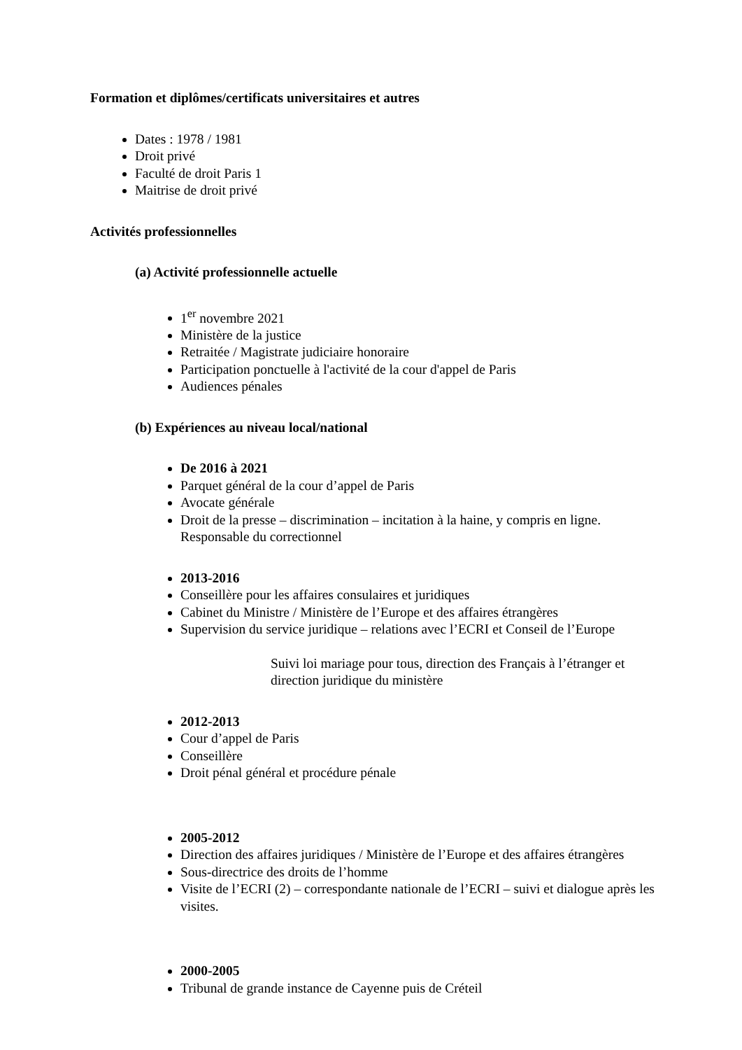Formation et diplômes/certificats universitaires et autres
Dates : 1978 / 1981
Droit privé
Faculté de droit Paris 1
Maitrise de droit privé
Activités professionnelles
(a) Activité professionnelle actuelle
1<sup>er</sup> novembre 2021
Ministère de la justice
Retraitée / Magistrate judiciaire honoraire
Participation ponctuelle à l'activité de la cour d'appel de Paris
Audiences pénales
(b) Expériences au niveau local/national
De 2016 à 2021
Parquet général de la cour d’appel de Paris
Avocate générale
Droit de la presse – discrimination – incitation à la haine, y compris en ligne. Responsable du correctionnel
2013-2016
Conseillère pour les affaires consulaires et juridiques
Cabinet du Ministre / Ministère de l’Europe et des affaires étrangères
Supervision du service juridique – relations avec l’ECRI et Conseil de l’Europe
Suivi loi mariage pour tous, direction des Français à l’étranger et direction juridique du ministère
2012-2013
Cour d’appel de Paris
Conseillère
Droit pénal général et procédure pénale
2005-2012
Direction des affaires juridiques / Ministère de l’Europe et des affaires étrangères
Sous-directrice des droits de l’homme
Visite de l’ECRI (2) – correspondante nationale de l’ECRI – suivi et dialogue après les visites.
2000-2005
Tribunal de grande instance de Cayenne puis de Créteil